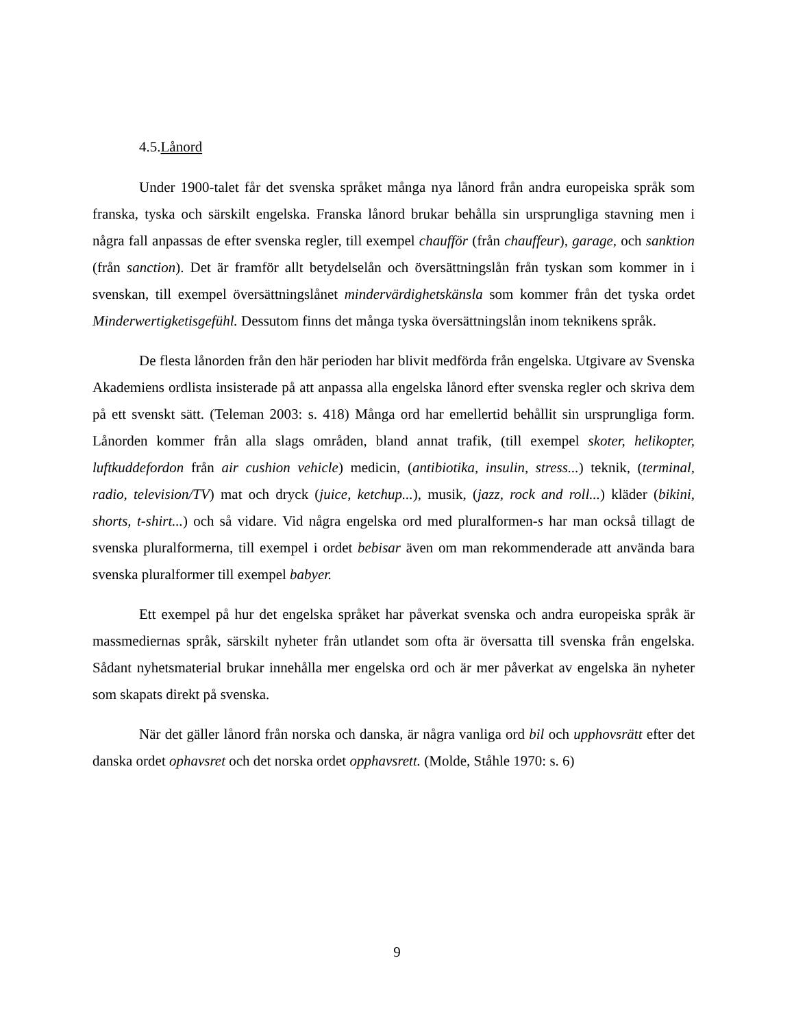4.5.Lånord
Under 1900-talet får det svenska språket många nya lånord från andra europeiska språk som franska, tyska och särskilt engelska. Franska lånord brukar behålla sin ursprungliga stavning men i några fall anpassas de efter svenska regler, till exempel chaufför (från chauffeur), garage, och sanktion (från sanction). Det är framför allt betydelselån och översättningslån från tyskan som kommer in i svenskan, till exempel översättningslånet mindervärdighetskänsla som kommer från det tyska ordet Minderwertigketisgefühl. Dessutom finns det många tyska översättningslån inom teknikens språk.
De flesta lånorden från den här perioden har blivit medförda från engelska. Utgivare av Svenska Akademiens ordlista insisterade på att anpassa alla engelska lånord efter svenska regler och skriva dem på ett svenskt sätt. (Teleman 2003: s. 418) Många ord har emellertid behållit sin ursprungliga form. Lånorden kommer från alla slags områden, bland annat trafik, (till exempel skoter, helikopter, luftkuddefordon från air cushion vehicle) medicin, (antibiotika, insulin, stress...) teknik, (terminal, radio, television/TV) mat och dryck (juice, ketchup...), musik, (jazz, rock and roll...) kläder (bikini, shorts, t-shirt...) och så vidare. Vid några engelska ord med pluralformen-s har man också tillagt de svenska pluralformerna, till exempel i ordet bebisar även om man rekommenderade att använda bara svenska pluralformer till exempel babyer.
Ett exempel på hur det engelska språket har påverkat svenska och andra europeiska språk är massmediernas språk, särskilt nyheter från utlandet som ofta är översatta till svenska från engelska. Sådant nyhetsmaterial brukar innehålla mer engelska ord och är mer påverkat av engelska än nyheter som skapats direkt på svenska.
När det gäller lånord från norska och danska, är några vanliga ord bil och upphovsrätt efter det danska ordet ophavsret och det norska ordet opphavsrett. (Molde, Ståhle 1970: s. 6)
9